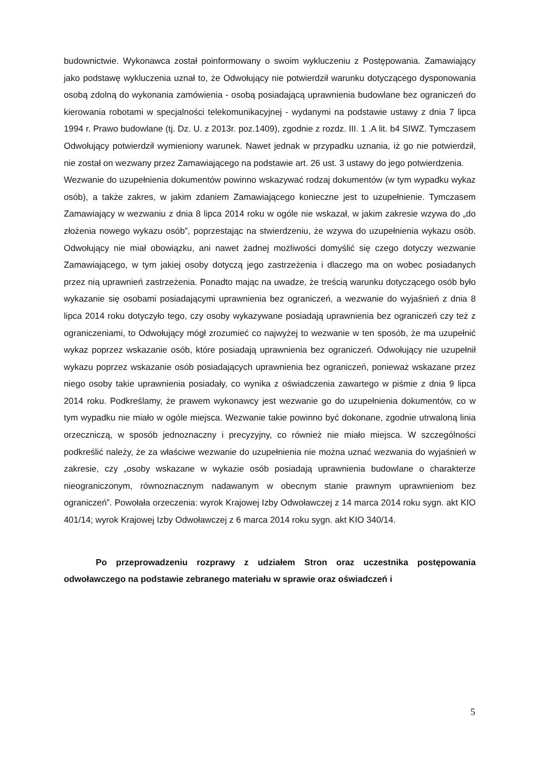budownictwie. Wykonawca został poinformowany o swoim wykluczeniu z Postępowania. Zamawiający jako podstawę wykluczenia uznał to, że Odwołujący nie potwierdził warunku dotyczącego dysponowania osobą zdolną do wykonania zamówienia - osobą posiadającą uprawnienia budowlane bez ograniczeń do kierowania robotami w specjalności telekomunikacyjnej - wydanymi na podstawie ustawy z dnia 7 lipca 1994 r. Prawo budowlane (tj. Dz. U. z 2013r. poz.1409), zgodnie z rozdz. III. 1 .A lit. b4 SIWZ. Tymczasem Odwołujący potwierdził wymieniony warunek. Nawet jednak w przypadku uznania, iż go nie potwierdził, nie został on wezwany przez Zamawiającego na podstawie art. 26 ust. 3 ustawy do jego potwierdzenia.
Wezwanie do uzupełnienia dokumentów powinno wskazywać rodzaj dokumentów (w tym wypadku wykaz osób), a także zakres, w jakim zdaniem Zamawiającego konieczne jest to uzupełnienie. Tymczasem Zamawiający w wezwaniu z dnia 8 lipca 2014 roku w ogóle nie wskazał, w jakim zakresie wzywa do „do złożenia nowego wykazu osób”, poprzestając na stwierdzeniu, że wzywa do uzupełnienia wykazu osób. Odwołujący nie miał obowiązku, ani nawet żadnej możliwości domyślić się czego dotyczy wezwanie Zamawiającego, w tym jakiej osoby dotyczą jego zastrzeżenia i dlaczego ma on wobec posiadanych przez nią uprawnień zastrzeżenia. Ponadto mając na uwadze, że treścią warunku dotyczącego osób było wykazanie się osobami posiadającymi uprawnienia bez ograniczeń, a wezwanie do wyjaśnień z dnia 8 lipca 2014 roku dotyczyło tego, czy osoby wykazywane posiadają uprawnienia bez ograniczeń czy też z ograniczeniami, to Odwołujący mógł zrozumieć co najwyżej to wezwanie w ten sposób, że ma uzupełnić wykaz poprzez wskazanie osób, które posiadają uprawnienia bez ograniczeń. Odwołujący nie uzupełnił wykazu poprzez wskazanie osób posiadających uprawnienia bez ograniczeń, ponieważ wskazane przez niego osoby takie uprawnienia posiadały, co wynika z oświadczenia zawartego w piśmie z dnia 9 lipca 2014 roku. Podkreślamy, że prawem wykonawcy jest wezwanie go do uzupełnienia dokumentów, co w tym wypadku nie miało w ogóle miejsca. Wezwanie takie powinno być dokonane, zgodnie utrwaloną linia orzeczniczą, w sposób jednoznaczny i precyzyjny, co również nie miało miejsca. W szczególności podkreślić należy, że za właściwe wezwanie do uzupełnienia nie można uznać wezwania do wyjaśnień w zakresie, czy „osoby wskazane w wykazie osób posiadają uprawnienia budowlane o charakterze nieograniczonym, równoznacznym nadawanym w obecnym stanie prawnym uprawnieniom bez ograniczeń”. Powołała orzeczenia: wyrok Krajowej Izby Odwoławczej z 14 marca 2014 roku sygn. akt KIO 401/14; wyrok Krajowej Izby Odwoławczej z 6 marca 2014 roku sygn. akt KIO 340/14.
Po przeprowadzeniu rozprawy z udziałem Stron oraz uczestnika postępowania odwoławczego na podstawie zebranego materiału w sprawie oraz oświadczeń i
5